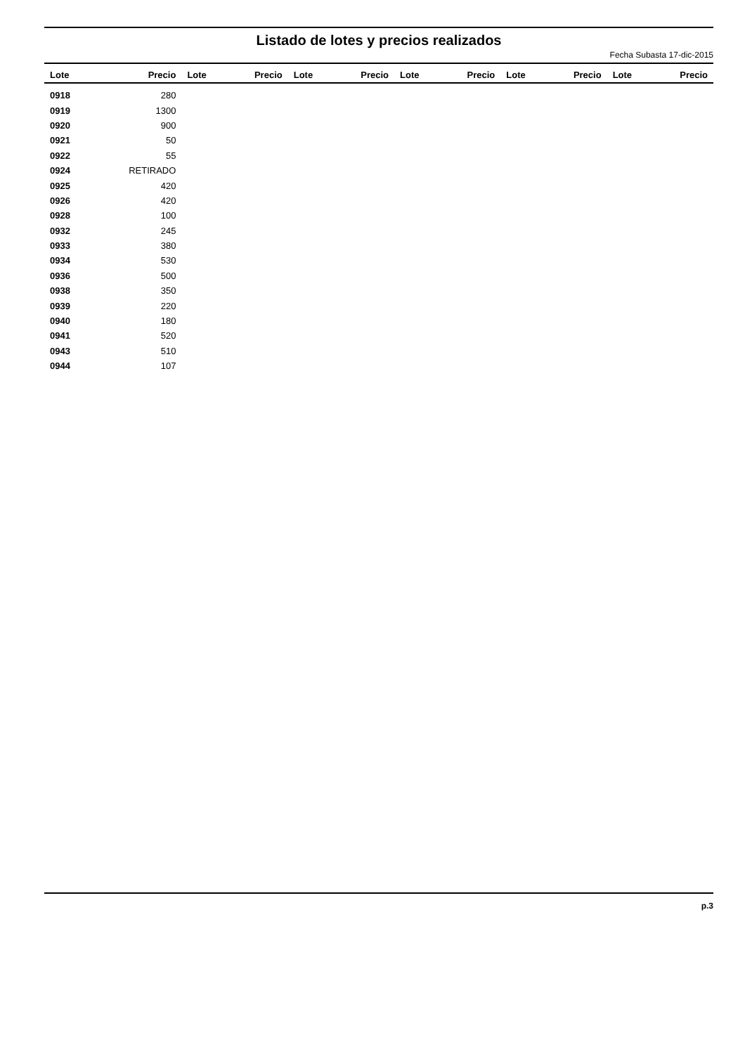Listado de lotes y precios realizados
Fecha Subasta 17-dic-2015
| Lote | Precio | Lote | Precio | Lote | Precio | Lote | Precio | Lote | Precio | Lote | Precio |
| --- | --- | --- | --- | --- | --- | --- | --- | --- | --- | --- | --- |
| 0918 | 280 | | | | | | | | | | |
| 0919 | 1300 | | | | | | | | | | |
| 0920 | 900 | | | | | | | | | | |
| 0921 | 50 | | | | | | | | | | |
| 0922 | 55 | | | | | | | | | | |
| 0924 | RETIRADO | | | | | | | | | | |
| 0925 | 420 | | | | | | | | | | |
| 0926 | 420 | | | | | | | | | | |
| 0928 | 100 | | | | | | | | | | |
| 0932 | 245 | | | | | | | | | | |
| 0933 | 380 | | | | | | | | | | |
| 0934 | 530 | | | | | | | | | | |
| 0936 | 500 | | | | | | | | | | |
| 0938 | 350 | | | | | | | | | | |
| 0939 | 220 | | | | | | | | | | |
| 0940 | 180 | | | | | | | | | | |
| 0941 | 520 | | | | | | | | | | |
| 0943 | 510 | | | | | | | | | | |
| 0944 | 107 | | | | | | | | | | |
p.3